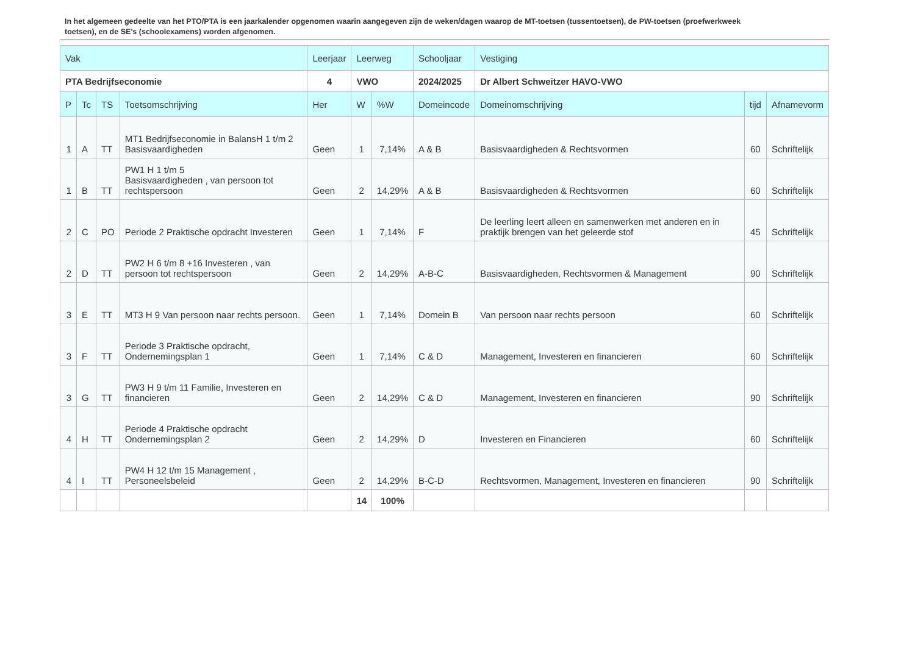In het algemeen gedeelte van het PTO/PTA is een jaarkalender opgenomen waarin aangegeven zijn de weken/dagen waarop de MT-toetsen (tussentoetsen), de PW-toetsen (proefwerkweek toetsen), en de SE’s (schoolexamens) worden afgenomen.
| Vak | | | | Leerjaar | Leerweg | | Schooljaar | Vestiging | | |
| --- | --- | --- | --- | --- | --- | --- | --- | --- | --- | --- |
| PTA Bedrijfseconomie | | | | 4 | VWO | | 2024/2025 | Dr Albert Schweitzer HAVO-VWO | | |
| P | Tc | TS | Toetsomschrijving | Her | W | %W | Domeincode | Domeinomschrijving | tijd | Afnamevorm |
| 1 | A | TT | MT1 Bedrijfseconomie in BalansH 1 t/m 2 Basisvaardigheden | Geen | 1 | 7,14% | A & B | Basisvaardigheden & Rechtsvormen | 60 | Schriftelijk |
| 1 | B | TT | PW1 H 1 t/m 5 Basisvaardigheden , van persoon tot rechtspersoon | Geen | 2 | 14,29% | A & B | Basisvaardigheden & Rechtsvormen | 60 | Schriftelijk |
| 2 | C | PO | Periode 2 Praktische opdracht Investeren | Geen | 1 | 7,14% | F | De leerling leert alleen en samenwerken met anderen en in praktijk brengen van het geleerde stof | 45 | Schriftelijk |
| 2 | D | TT | PW2 H 6 t/m 8 +16 Investeren , van persoon tot rechtspersoon | Geen | 2 | 14,29% | A-B-C | Basisvaardigheden, Rechtsvormen & Management | 90 | Schriftelijk |
| 3 | E | TT | MT3 H 9 Van persoon naar rechts persoon. | Geen | 1 | 7,14% | Domein B | Van persoon naar rechts persoon | 60 | Schriftelijk |
| 3 | F | TT | Periode 3 Praktische opdracht, Ondernemingsplan 1 | Geen | 1 | 7,14% | C & D | Management, Investeren en financieren | 60 | Schriftelijk |
| 3 | G | TT | PW3 H 9 t/m 11 Familie, Investeren en financieren | Geen | 2 | 14,29% | C & D | Management, Investeren en financieren | 90 | Schriftelijk |
| 4 | H | TT | Periode 4 Praktische opdracht Ondernemingsplan 2 | Geen | 2 | 14,29% | D | Investeren en Financieren | 60 | Schriftelijk |
| 4 | I | TT | PW4 H 12 t/m 15 Management , Personeelsbeleid | Geen | 2 | 14,29% | B-C-D | Rechtsvormen, Management, Investeren en financieren | 90 | Schriftelijk |
| | | | | | 14 | 100% | | | | |